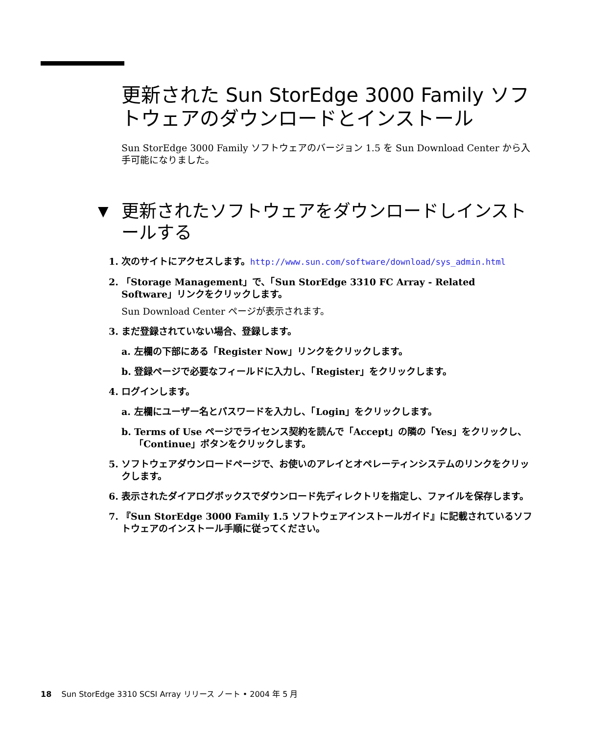更新された Sun StorEdge 3000 Family ソフトウェアのダウンロードとインストール
Sun StorEdge 3000 Family ソフトウェアのバージョン 1.5 を Sun Download Center から入手可能になりました。
▼ 更新されたソフトウェアをダウンロードしインストールする
1. 次のサイトにアクセスします。http://www.sun.com/software/download/sys_admin.html
2. 「Storage Management」で、「Sun StorEdge 3310 FC Array - Related Software」リンクをクリックします。
Sun Download Center ページが表示されます。
3. まだ登録されていない場合、登録します。
a. 左欄の下部にある「Register Now」リンクをクリックします。
b. 登録ページで必要なフィールドに入力し、「Register」をクリックします。
4. ログインします。
a. 左欄にユーザー名とパスワードを入力し、「Login」をクリックします。
b. Terms of Use ページでライセンス契約を読んで「Accept」の隣の「Yes」をクリックし、「Continue」ボタンをクリックします。
5. ソフトウェアダウンロードページで、お使いのアレイとオペレーティンシステムのリンクをクリックします。
6. 表示されたダイアログボックスでダウンロード先ディレクトリを指定し、ファイルを保存します。
7. 『Sun StorEdge 3000 Family 1.5 ソフトウェアインストールガイド』に記載されているソフトウェアのインストール手順に従ってください。
18 Sun StorEdge 3310 SCSI Array リリース ノート • 2004 年 5 月